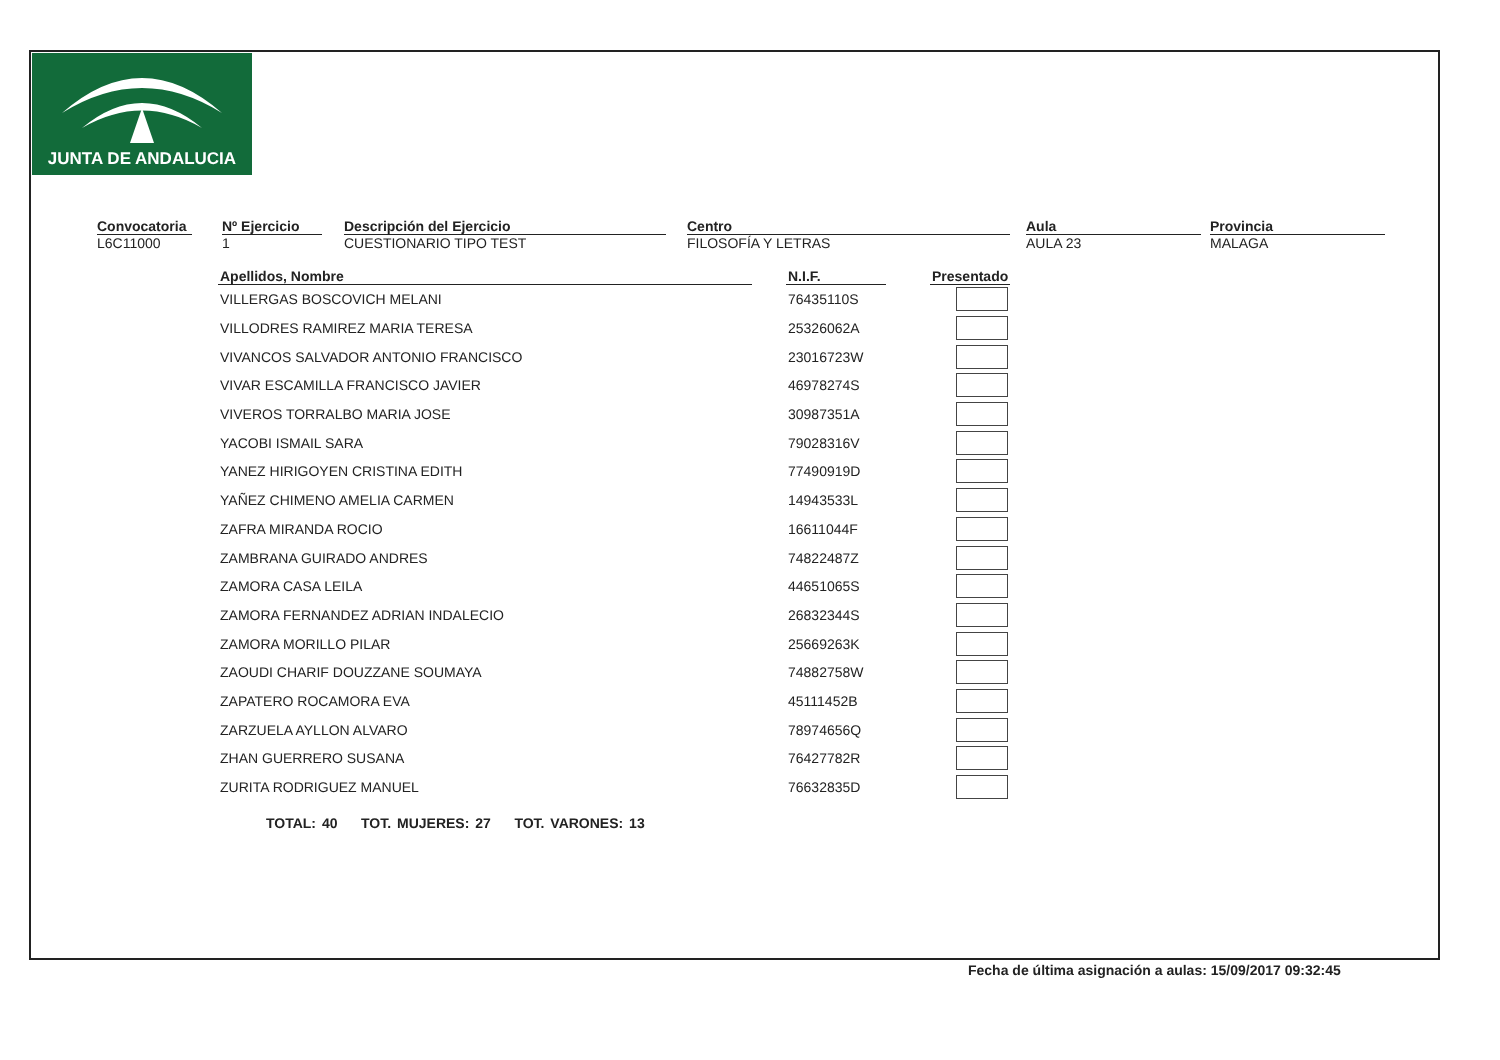JUNTA DE ANDALUCIA
Convocatoria
L6C11000
Nº Ejercicio
1
Descripción del Ejercicio
CUESTIONARIO TIPO TEST
Centro
FILOSOFÍA Y LETRAS
Aula
AULA 23
Provincia
MALAGA
| Apellidos, Nombre | | N.I.F. | | Presentado |
| --- | --- | --- | --- | --- |
| VILLERGAS BOSCOVICH MELANI | | 76435110S | | |
| VILLODRES RAMIREZ MARIA TERESA | | 25326062A | | |
| VIVANCOS SALVADOR ANTONIO FRANCISCO | | 23016723W | | |
| VIVAR ESCAMILLA FRANCISCO JAVIER | | 46978274S | | |
| VIVEROS TORRALBO MARIA JOSE | | 30987351A | | |
| YACOBI ISMAIL SARA | | 79028316V | | |
| YANEZ HIRIGOYEN CRISTINA EDITH | | 77490919D | | |
| YAÑEZ CHIMENO AMELIA CARMEN | | 14943533L | | |
| ZAFRA MIRANDA ROCIO | | 16611044F | | |
| ZAMBRANA GUIRADO ANDRES | | 74822487Z | | |
| ZAMORA CASA LEILA | | 44651065S | | |
| ZAMORA FERNANDEZ ADRIAN INDALECIO | | 26832344S | | |
| ZAMORA MORILLO PILAR | | 25669263K | | |
| ZAOUDI CHARIF DOUZZANE SOUMAYA | | 74882758W | | |
| ZAPATERO ROCAMORA EVA | | 45111452B | | |
| ZARZUELA AYLLON ALVARO | | 78974656Q | | |
| ZHAN GUERRERO SUSANA | | 76427782R | | |
| ZURITA RODRIGUEZ MANUEL | | 76632835D | | |
TOTAL: 40 TOT. MUJERES: 27 TOT. VARONES: 13
Fecha de última asignación a aulas: 15/09/2017 09:32:45